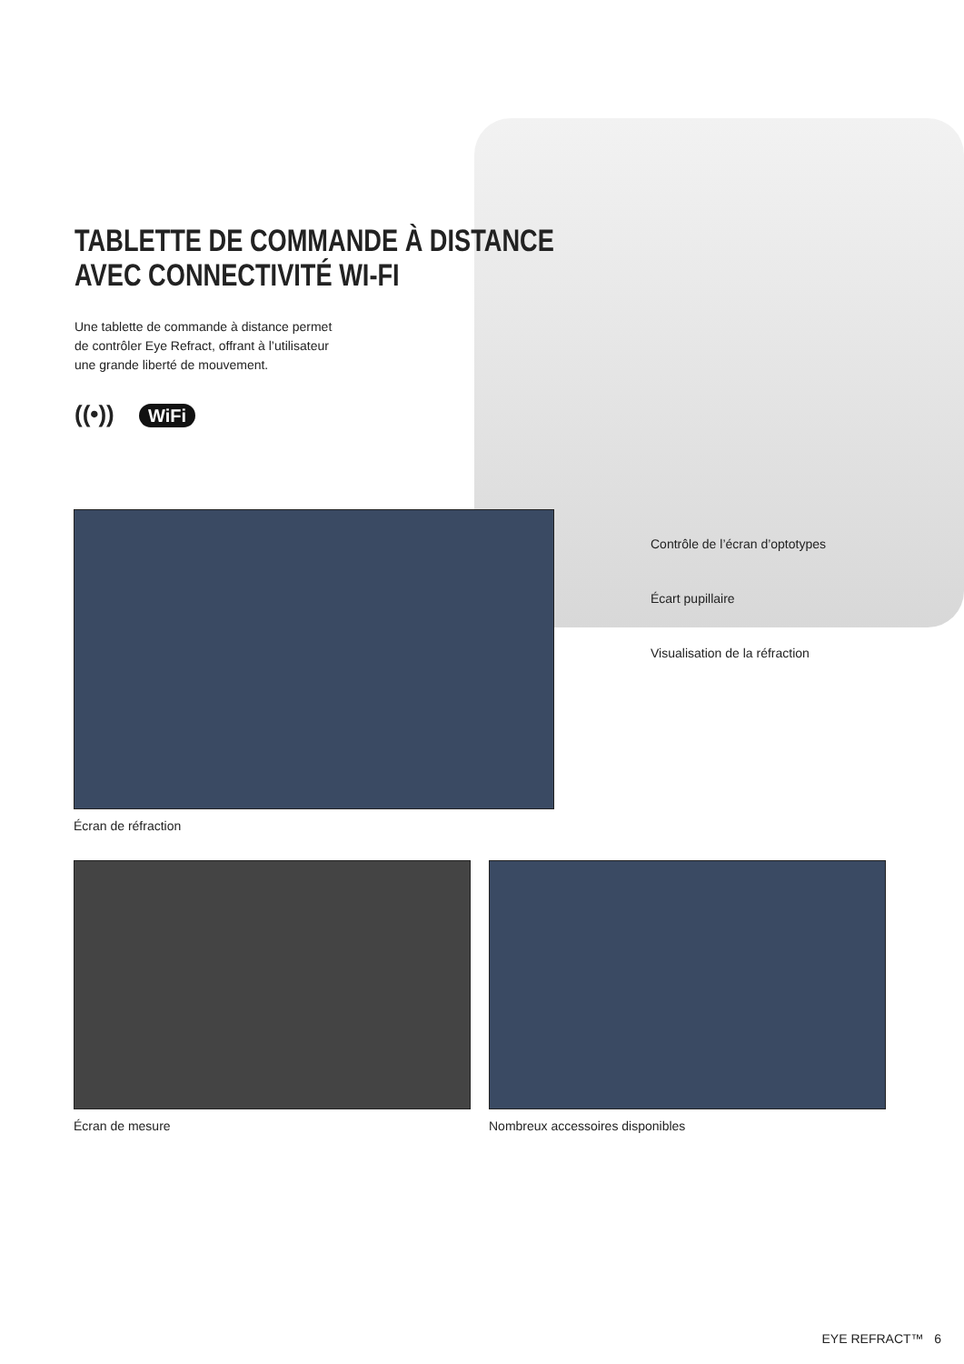TABLETTE DE COMMANDE À DISTANCE
AVEC CONNECTIVITÉ WI-FI
Une tablette de commande à distance permet
de contrôler Eye Refract, offrant à l’utilisateur
une grande liberté de mouvement.
((•)) WiFi
Écran de réfraction
Contrôle de l’écran d’optotypes
Écart pupillaire
Visualisation de la réfraction
Écran de mesure Nombreux accessoires disponibles
EYE REFRACT™ 6